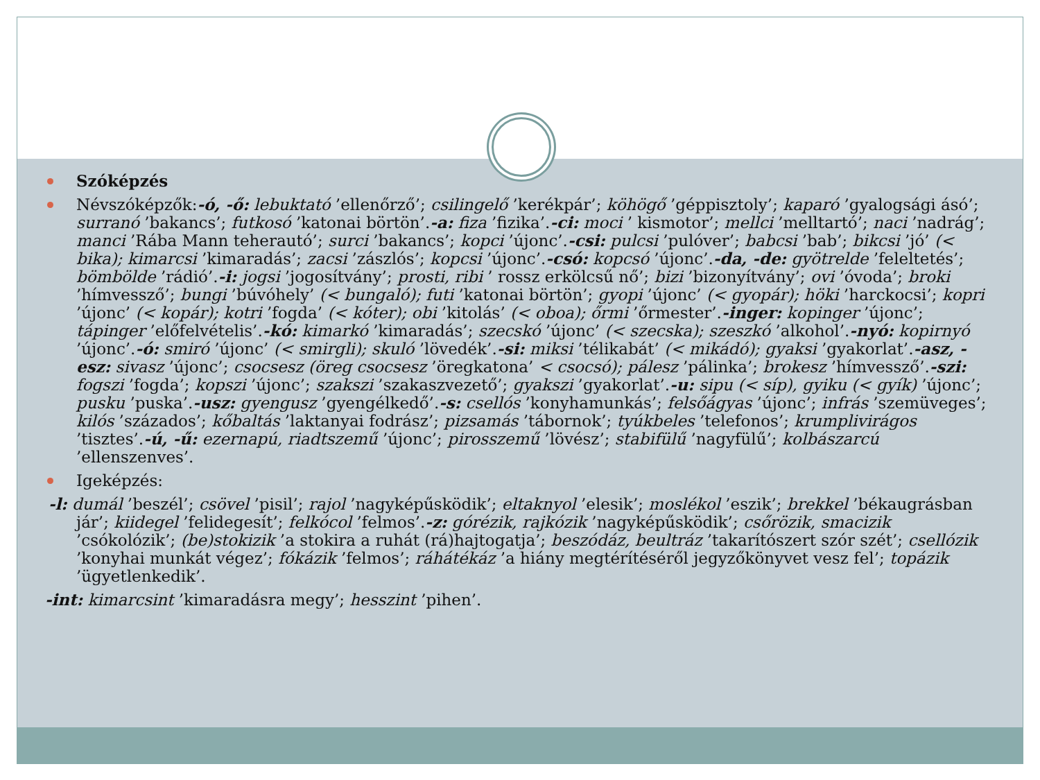Szóképzés
Névszóképzők:-ó, -ő: lebuktató ’ellenőrző’; csilingelő ’kerékpár’; köhögő ’géppisztoly’; kaparó ’gyalogsági ásó’; surranó ’bakancs’; futkosó ’katonai börtön’.-a: fiza ’fizika’.-ci: moci ’ kismotor’; mellci ’melltartó’; naci ’nadrág’; manci ’Rába Mann teherautó’; surci ’bakancs’; kopci ’újonc’.-csi: pulcsi ’pulóver’; babcsi ’bab’; bikcsi ’jó’ (< bika); kimarcsi ’kimaradás’; zacsi ’zászlós’; kopcsi ’újonc’.-csó: kopcsó ’újonc’.-da, -de: gyötrelde ’feleltetés’; bömbölde ’rádió’.-i: jogsi ’jogosítvány’; prosti, ribi ’ rossz erkölcsű nő’; bizi ’bizonyítvány’; ovi ’óvoda’; broki ’hímvessző’; bungi ’búvóhely’ (< bungaló); futi ’katonai börtön’; gyopi ’újonc’ (< gyopár); höki ’harckocsi’; kopri ’újonc’ (< kopár); kotri ’fogda’ (< kóter); obi ’kitolás’ (< oboa); őrmi ’őrmester’.-inger: kopinger ’újonc’; tápinger ’előfelvételis’.-kó: kimarkó ’kimaradás’; szecskó ’újonc’ (< szecska); szeszkó ’alkohol’.-nyó: kopirnyó ’újonc’.-ó: smiró ’újonc’ (< smirgli); skuló ’lövedék’.-si: miksi ’télikabát’ (< mikádó); gyaksi ’gyakorlat’.-asz, -esz: sivasz ’újonc’; csocsesz (öreg csocsesz ’öregkatona’ < csocsó); pálesz ’pálinka’; brokesz ’hímvessző’.-szi: fogszi ’fogda’; kopszi ’újonc’; szakszi ’szakaszvezető’; gyakszi ’gyakorlat’.-u: sipu (< síp), gyiku (< gyík) ’újonc’; pusku ’puska’.-usz: gyengusz ’gyengélkedő’.-s: csellós ’konyhamunkás’; felsőágyas ’újonc’; infrás ’szemüveges’; kilós ’százados’; kőbaltás ’laktanyai fodrász’; pizsamás ’tábornok’; tyúkbeles ’telefonos’; krumplivirágos ’tisztes’.-ú, -ű: ezernapú, riadtszemű ’újonc’; pirosszemű ’lövész’; stabifülű ’nagyfülű’; kolbászarcú ’ellenszenves’.
Igeképzés:
-l: dumál ’beszél’; csövel ’pisil’; rajol ’nagyképűsködik’; eltaknyol ’elesik’; moslékol ’eszik’; brekkel ’békaugrásban jár’; kiidegel ’felidegesít’; felkócol ’felmos’.-z: górézik, rajkózik ’nagyképűsködik’; csőrözik, smacizik ’csókolózik’; (be)stokizik ’a stokira a ruhát (rá)hajtogatja’; beszódáz, beultráz ’takarítószert szór szét’; csellózik ’konyhai munkát végez’; fókázik ’felmos’; ráhátékáz ’a hiány megtérítéséről jegyzőkönyvet vesz fel’; topázik ’ügyetlenkedik’.
-int: kimarcsint ’kimaradásra megy’; hesszint ’pihen’.